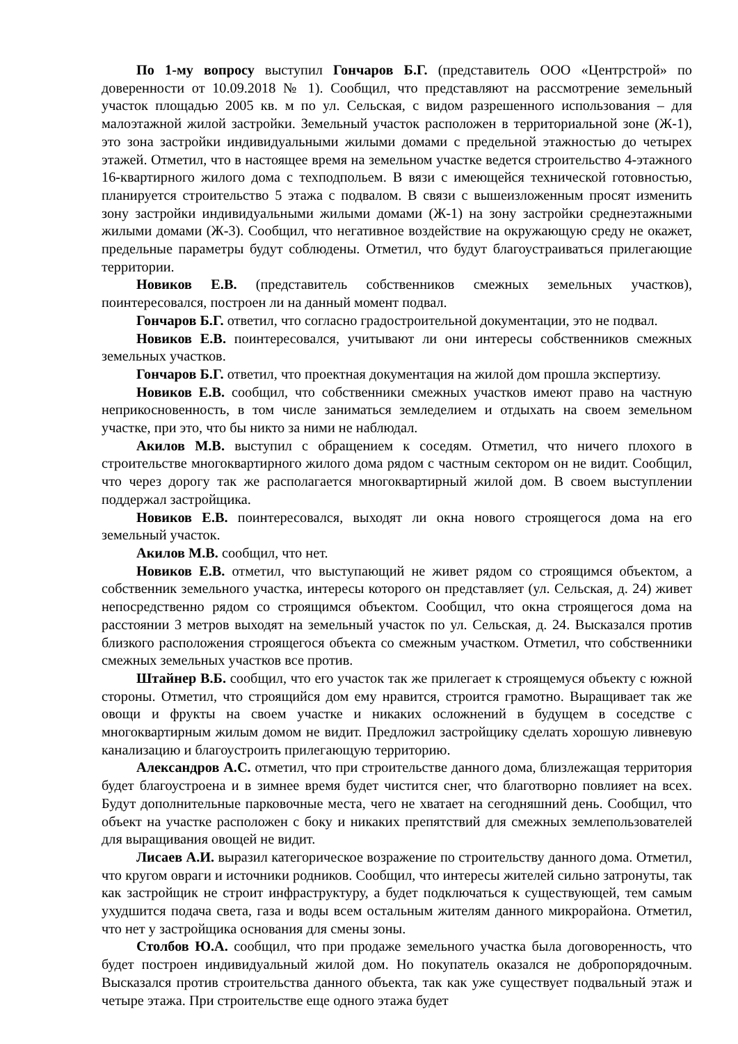По 1-му вопросу выступил Гончаров Б.Г. (представитель ООО «Центрстрой» по доверенности от 10.09.2018 № 1). Сообщил, что представляют на рассмотрение земельный участок площадью 2005 кв. м по ул. Сельская, с видом разрешенного использования – для малоэтажной жилой застройки. Земельный участок расположен в территориальной зоне (Ж-1), это зона застройки индивидуальными жилыми домами с предельной этажностью до четырех этажей. Отметил, что в настоящее время на земельном участке ведется строительство 4-этажного 16-квартирного жилого дома с техподпольем. В вязи с имеющейся технической готовностью, планируется строительство 5 этажа с подвалом. В связи с вышеизложенным просят изменить зону застройки индивидуальными жилыми домами (Ж-1) на зону застройки среднеэтажными жилыми домами (Ж-3). Сообщил, что негативное воздействие на окружающую среду не окажет, предельные параметры будут соблюдены. Отметил, что будут благоустраиваться прилегающие территории.
Новиков Е.В. (представитель собственников смежных земельных участков), поинтересовался, построен ли на данный момент подвал.
Гончаров Б.Г. ответил, что согласно градостроительной документации, это не подвал.
Новиков Е.В. поинтересовался, учитывают ли они интересы собственников смежных земельных участков.
Гончаров Б.Г. ответил, что проектная документация на жилой дом прошла экспертизу.
Новиков Е.В. сообщил, что собственники смежных участков имеют право на частную неприкосновенность, в том числе заниматься земледелием и отдыхать на своем земельном участке, при это, что бы никто за ними не наблюдал.
Акилов М.В. выступил с обращением к соседям. Отметил, что ничего плохого в строительстве многоквартирного жилого дома рядом с частным сектором он не видит. Сообщил, что через дорогу так же располагается многоквартирный жилой дом. В своем выступлении поддержал застройщика.
Новиков Е.В. поинтересовался, выходят ли окна нового строящегося дома на его земельный участок.
Акилов М.В. сообщил, что нет.
Новиков Е.В. отметил, что выступающий не живет рядом со строящимся объектом, а собственник земельного участка, интересы которого он представляет (ул. Сельская, д. 24) живет непосредственно рядом со строящимся объектом. Сообщил, что окна строящегося дома на расстоянии 3 метров выходят на земельный участок по ул. Сельская, д. 24. Высказался против близкого расположения строящегося объекта со смежным участком. Отметил, что собственники смежных земельных участков все против.
Штайнер В.Б. сообщил, что его участок так же прилегает к строящемуся объекту с южной стороны. Отметил, что строящийся дом ему нравится, строится грамотно. Выращивает так же овощи и фрукты на своем участке и никаких осложнений в будущем в соседстве с многоквартирным жилым домом не видит. Предложил застройщику сделать хорошую ливневую канализацию и благоустроить прилегающую территорию.
Александров А.С. отметил, что при строительстве данного дома, близлежащая территория будет благоустроена и в зимнее время будет чистится снег, что благотворно повлияет на всех. Будут дополнительные парковочные места, чего не хватает на сегодняшний день. Сообщил, что объект на участке расположен с боку и никаких препятствий для смежных землепользователей для выращивания овощей не видит.
Лисаев А.И. выразил категорическое возражение по строительству данного дома. Отметил, что кругом овраги и источники родников. Сообщил, что интересы жителей сильно затронуты, так как застройщик не строит инфраструктуру, а будет подключаться к существующей, тем самым ухудшится подача света, газа и воды всем остальным жителям данного микрорайона. Отметил, что нет у застройщика основания для смены зоны.
Столбов Ю.А. сообщил, что при продаже земельного участка была договоренность, что будет построен индивидуальный жилой дом. Но покупатель оказался не добропорядочным. Высказался против строительства данного объекта, так как уже существует подвальный этаж и четыре этажа. При строительстве еще одного этажа будет